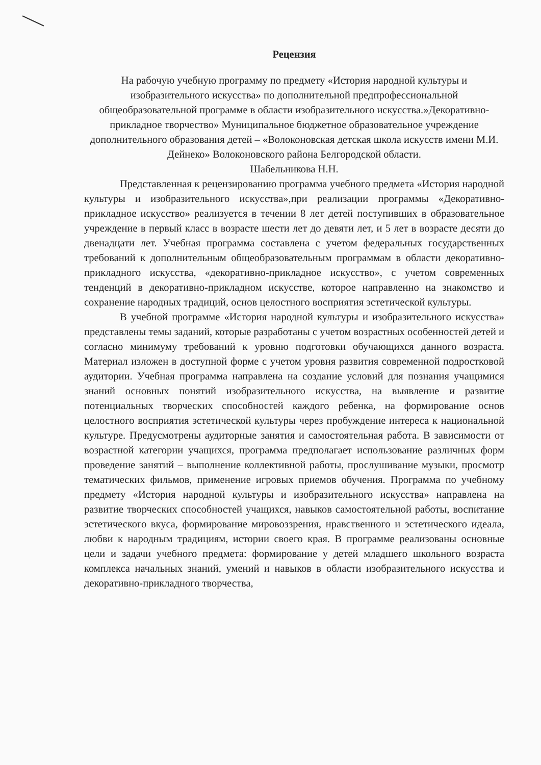Рецензия
На рабочую учебную программу по предмету «История народной культуры и изобразительного искусства» по дополнительной предпрофессиональной общеобразовательной программе в области изобразительного искусства.»Декоративно-прикладное творчество» Муниципальное бюджетное образовательное учреждение дополнительного образования детей – «Волоконовская детская школа искусств имени М.И. Дейнеко» Волоконовского района Белгородской области.
Шабельникова Н.Н.
Представленная к рецензированию программа учебного предмета «История народной культуры и изобразительного искусства»,при реализации программы «Декоративно-прикладное искусство» реализуется в течении 8 лет детей поступивших в образовательное учреждение в первый класс в возрасте шести лет до девяти лет, и 5 лет в возрасте десяти до двенадцати лет. Учебная программа составлена с учетом федеральных государственных требований к дополнительным общеобразовательным программам в области декоративно-прикладного искусства, «декоративно-прикладное искусство», с учетом современных тенденций в декоративно-прикладном искусстве, которое направленно на знакомство и сохранение народных традиций, основ целостного восприятия эстетической культуры.
В учебной программе «История народной культуры и изобразительного искусства» представлены темы заданий, которые разработаны с учетом возрастных особенностей детей и согласно минимуму требований к уровню подготовки обучающихся данного возраста. Материал изложен в доступной форме с учетом уровня развития современной подростковой аудитории. Учебная программа направлена на создание условий для познания учащимися знаний основных понятий изобразительного искусства, на выявление и развитие потенциальных творческих способностей каждого ребенка, на формирование основ целостного восприятия эстетической культуры через пробуждение интереса к национальной культуре. Предусмотрены аудиторные занятия и самостоятельная работа. В зависимости от возрастной категории учащихся, программа предполагает использование различных форм проведение занятий – выполнение коллективной работы, прослушивание музыки, просмотр тематических фильмов, применение игровых приемов обучения. Программа по учебному предмету «История народной культуры и изобразительного искусства» направлена на развитие творческих способностей учащихся, навыков самостоятельной работы, воспитание эстетического вкуса, формирование мировоззрения, нравственного и эстетического идеала, любви к народным традициям, истории своего края. В программе реализованы основные цели и задачи учебного предмета: формирование у детей младшего школьного возраста комплекса начальных знаний, умений и навыков в области изобразительного искусства и декоративно-прикладного творчества,